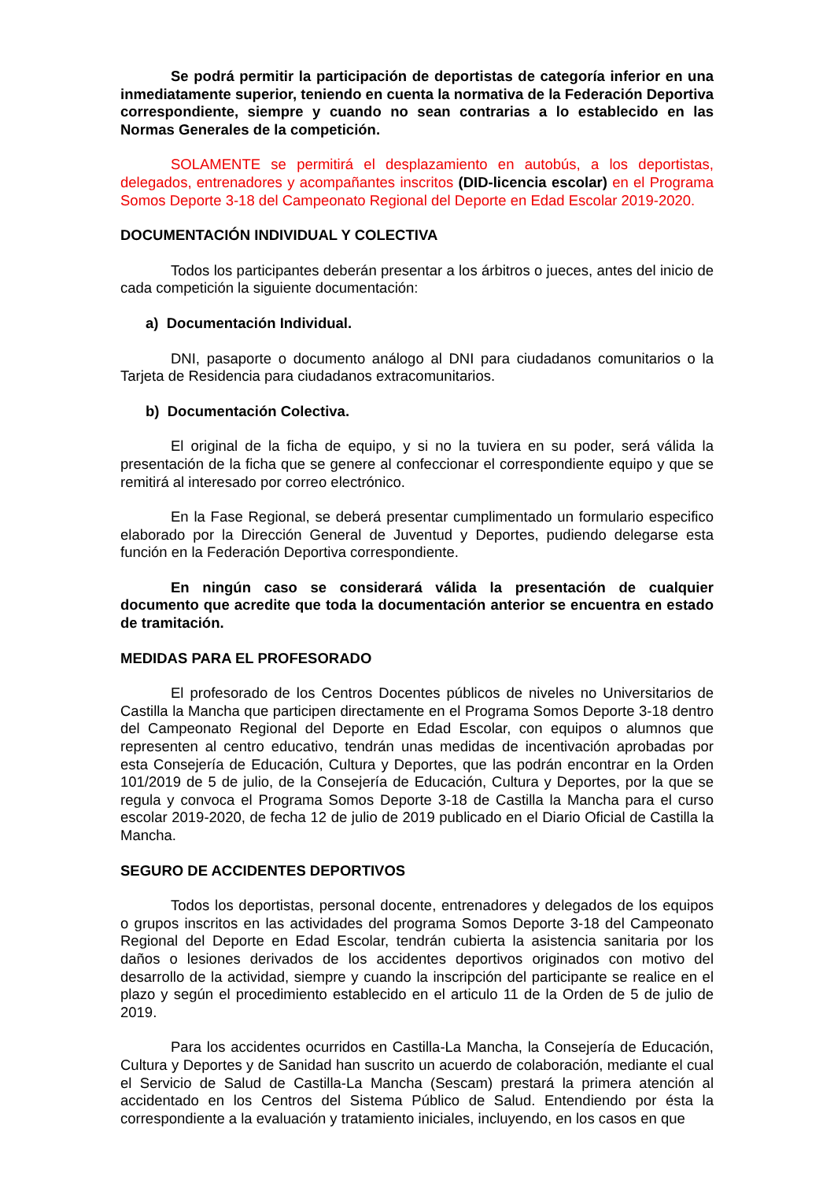Se podrá permitir la participación de deportistas de categoría inferior en una inmediatamente superior, teniendo en cuenta la normativa de la Federación Deportiva correspondiente, siempre y cuando no sean contrarias a lo establecido en las Normas Generales de la competición.
SOLAMENTE se permitirá el desplazamiento en autobús, a los deportistas, delegados, entrenadores y acompañantes inscritos (DID-licencia escolar) en el Programa Somos Deporte 3-18 del Campeonato Regional del Deporte en Edad Escolar 2019-2020.
DOCUMENTACIÓN INDIVIDUAL Y COLECTIVA
Todos los participantes deberán presentar a los árbitros o jueces, antes del inicio de cada competición la siguiente documentación:
a) Documentación Individual.
DNI, pasaporte o documento análogo al DNI para ciudadanos comunitarios o la Tarjeta de Residencia para ciudadanos extracomunitarios.
b) Documentación Colectiva.
El original de la ficha de equipo, y si no la tuviera en su poder, será válida la presentación de la ficha que se genere al confeccionar el correspondiente equipo y que se remitirá al interesado por correo electrónico.
En la Fase Regional, se deberá presentar cumplimentado un formulario especifico elaborado por la Dirección General de Juventud y Deportes, pudiendo delegarse esta función en la Federación Deportiva correspondiente.
En ningún caso se considerará válida la presentación de cualquier documento que acredite que toda la documentación anterior se encuentra en estado de tramitación.
MEDIDAS PARA EL PROFESORADO
El profesorado de los Centros Docentes públicos de niveles no Universitarios de Castilla la Mancha que participen directamente en el Programa Somos Deporte 3-18 dentro del Campeonato Regional del Deporte en Edad Escolar, con equipos o alumnos que representen al centro educativo, tendrán unas medidas de incentivación aprobadas por esta Consejería de Educación, Cultura y Deportes, que las podrán encontrar en la Orden 101/2019 de 5 de julio, de la Consejería de Educación, Cultura y Deportes, por la que se regula y convoca el Programa Somos Deporte 3-18 de Castilla la Mancha para el curso escolar 2019-2020, de fecha 12 de julio de 2019 publicado en el Diario Oficial de Castilla la Mancha.
SEGURO DE ACCIDENTES DEPORTIVOS
Todos los deportistas, personal docente, entrenadores y delegados de los equipos o grupos inscritos en las actividades del programa Somos Deporte 3-18 del Campeonato Regional del Deporte en Edad Escolar, tendrán cubierta la asistencia sanitaria por los daños o lesiones derivados de los accidentes deportivos originados con motivo del desarrollo de la actividad, siempre y cuando la inscripción del participante se realice en el plazo y según el procedimiento establecido en el articulo 11 de la Orden de 5 de julio de 2019.
Para los accidentes ocurridos en Castilla-La Mancha, la Consejería de Educación, Cultura y Deportes y de Sanidad han suscrito un acuerdo de colaboración, mediante el cual el Servicio de Salud de Castilla-La Mancha (Sescam) prestará la primera atención al accidentado en los Centros del Sistema Público de Salud. Entendiendo por ésta la correspondiente a la evaluación y tratamiento iniciales, incluyendo, en los casos en que